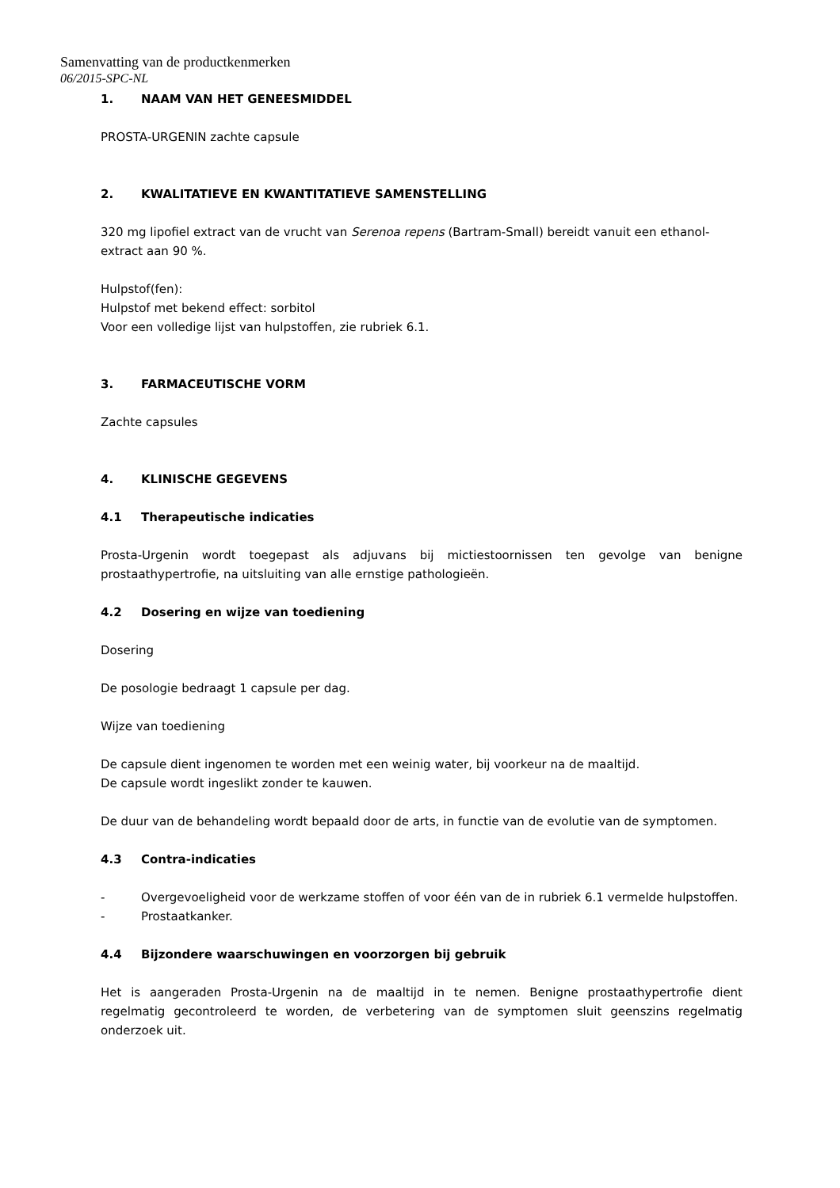Samenvatting van de productkenmerken
06/2015-SPC-NL
1. NAAM VAN HET GENEESMIDDEL
PROSTA-URGENIN zachte capsule
2. KWALITATIEVE EN KWANTITATIEVE SAMENSTELLING
320 mg lipofiel extract van de vrucht van Serenoa repens (Bartram-Small) bereidt vanuit een ethanol-extract aan 90 %.
Hulpstof(fen):
Hulpstof met bekend effect: sorbitol
Voor een volledige lijst van hulpstoffen, zie rubriek 6.1.
3. FARMACEUTISCHE VORM
Zachte capsules
4. KLINISCHE GEGEVENS
4.1 Therapeutische indicaties
Prosta-Urgenin wordt toegepast als adjuvans bij mictiestoornissen ten gevolge van benigne prostaathypertrofie, na uitsluiting van alle ernstige pathologieën.
4.2 Dosering en wijze van toediening
Dosering
De posologie bedraagt 1 capsule per dag.
Wijze van toediening
De capsule dient ingenomen te worden met een weinig water, bij voorkeur na de maaltijd.
De capsule wordt ingeslikt zonder te kauwen.
De duur van de behandeling wordt bepaald door de arts, in functie van de evolutie van de symptomen.
4.3 Contra-indicaties
- Overgevoeligheid voor de werkzame stoffen of voor één van de in rubriek 6.1 vermelde hulpstoffen.
- Prostaatkanker.
4.4 Bijzondere waarschuwingen en voorzorgen bij gebruik
Het is aangeraden Prosta-Urgenin na de maaltijd in te nemen. Benigne prostaathypertrofie dient regelmatig gecontroleerd te worden, de verbetering van de symptomen sluit geenszins regelmatig onderzoek uit.